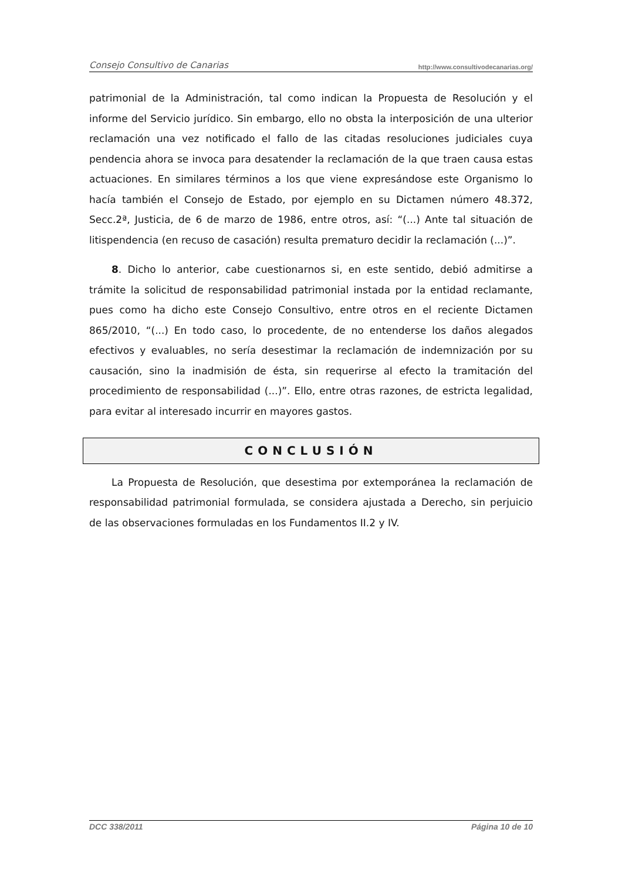Consejo Consultivo de Canarias http://www.consultivodecanarias.org/
patrimonial de la Administración, tal como indican la Propuesta de Resolución y el informe del Servicio jurídico. Sin embargo, ello no obsta la interposición de una ulterior reclamación una vez notificado el fallo de las citadas resoluciones judiciales cuya pendencia ahora se invoca para desatender la reclamación de la que traen causa estas actuaciones. En similares términos a los que viene expresándose este Organismo lo hacía también el Consejo de Estado, por ejemplo en su Dictamen número 48.372, Secc.2ª, Justicia, de 6 de marzo de 1986, entre otros, así: “(...) Ante tal situación de litispendencia (en recuso de casación) resulta prematuro decidir la reclamación (...)”.
8. Dicho lo anterior, cabe cuestionarnos si, en este sentido, debió admitirse a trámite la solicitud de responsabilidad patrimonial instada por la entidad reclamante, pues como ha dicho este Consejo Consultivo, entre otros en el reciente Dictamen 865/2010, “(...) En todo caso, lo procedente, de no entenderse los daños alegados efectivos y evaluables, no sería desestimar la reclamación de indemnización por su causación, sino la inadmisión de ésta, sin requerirse al efecto la tramitación del procedimiento de responsabilidad (...)”. Ello, entre otras razones, de estricta legalidad, para evitar al interesado incurrir en mayores gastos.
CONCLUSIÓN
La Propuesta de Resolución, que desestima por extemporánea la reclamación de responsabilidad patrimonial formulada, se considera ajustada a Derecho, sin perjuicio de las observaciones formuladas en los Fundamentos II.2 y IV.
DCC 338/2011 Página 10 de 10